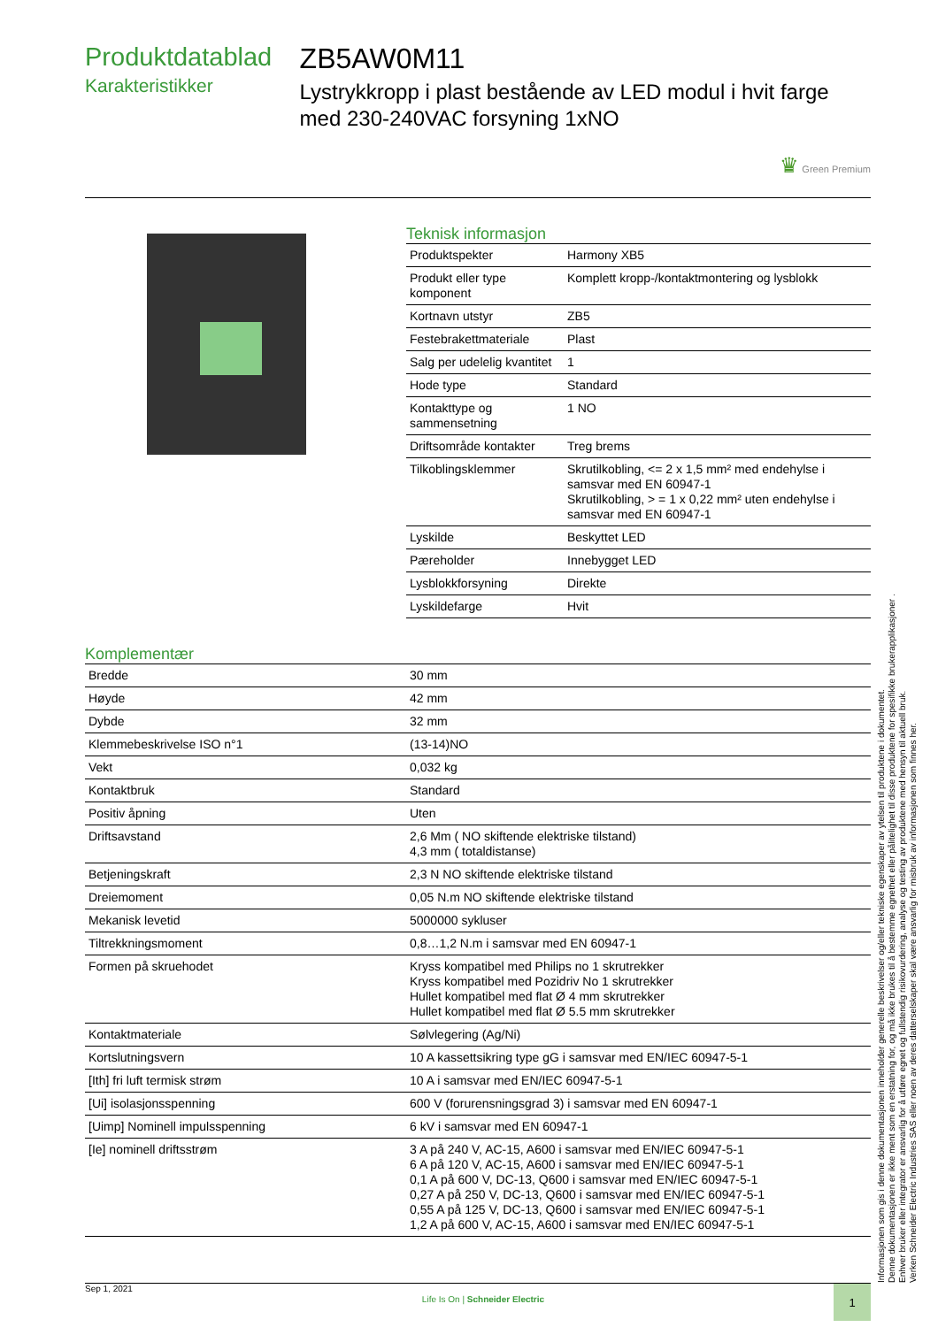Produktdatablad
Karakteristikker
ZB5AW0M11
Lystrykkropp i plast bestående av LED modul i hvit farge med 230-240VAC forsyning 1xNO
♛ Green Premium
Teknisk informasjon
| Produktspekter | Harmony XB5 |
| Produkt eller type komponent | Komplett kropp-/kontaktmontering og lysblokk |
| Kortnavn utstyr | ZB5 |
| Festebrakettmateriale | Plast |
| Salg per udelelig kvantitet | 1 |
| Hode type | Standard |
| Kontakttype og sammensetning | 1 NO |
| Driftsområde kontakter | Treg brems |
| Tilkoblingsklemmer | Skrutilkobling, <= 2 x 1,5 mm² med endehylse i samsvar med EN 60947-1 Skrutilkobling, > = 1 x 0,22 mm² uten endehylse i samsvar med EN 60947-1 |
| Lyskilde | Beskyttet LED |
| Pæreholder | Innebygget LED |
| Lysblokkforsyning | Direkte |
| Lyskildefarge | Hvit |
Komplementær
| Bredde | 30 mm |
| Høyde | 42 mm |
| Dybde | 32 mm |
| Klemmebeskrivelse ISO n°1 | (13-14)NO |
| Vekt | 0,032 kg |
| Kontaktbruk | Standard |
| Positiv åpning | Uten |
| Driftsavstand | 2,6 Mm ( NO skiftende elektriske tilstand) 4,3 mm ( totaldistanse) |
| Betjeningskraft | 2,3 N NO skiftende elektriske tilstand |
| Dreiemoment | 0,05 N.m NO skiftende elektriske tilstand |
| Mekanisk levetid | 5000000 sykluser |
| Tiltrekkningsmoment | 0,8…1,2 N.m i samsvar med EN 60947-1 |
| Formen på skruehodet | Kryss kompatibel med Philips no 1 skrutrekker Kryss kompatibel med Pozidriv No 1 skrutrekker Hullet kompatibel med flat Ø 4 mm skrutrekker Hullet kompatibel med flat Ø 5.5 mm skrutrekker |
| Kontaktmateriale | Sølvlegering (Ag/Ni) |
| Kortslutningsvern | 10 A kassettsikring type gG i samsvar med EN/IEC 60947-5-1 |
| [Ith] fri luft termisk strøm | 10 A i samsvar med EN/IEC 60947-5-1 |
| [Ui] isolasjonsspenning | 600 V (forurensningsgrad 3) i samsvar med EN 60947-1 |
| [Uimp] Nominell impulsspenning | 6 kV i samsvar med EN 60947-1 |
| [Ie] nominell driftsstrøm | 3 A på 240 V, AC-15, A600 i samsvar med EN/IEC 60947-5-1 6 A på 120 V, AC-15, A600 i samsvar med EN/IEC 60947-5-1 0,1 A på 600 V, DC-13, Q600 i samsvar med EN/IEC 60947-5-1 0,27 A på 250 V, DC-13, Q600 i samsvar med EN/IEC 60947-5-1 0,55 A på 125 V, DC-13, Q600 i samsvar med EN/IEC 60947-5-1 1,2 A på 600 V, AC-15, A600 i samsvar med EN/IEC 60947-5-1 |
Informasjonen som gis i denne dokumentasjonen inneholder generelle beskrivelser og/eller tekniske egenskaper av ytelsen til produktene i dokumentet.
Denne dokumentasjonen er ikke ment som en erstatning for, og må ikke brukes til å bestemme egnethet eller pålitelighet til disse produktene for spesifikke brukerapplikasjoner .
Enhver bruker eller integrator er ansvarlig for å utføre egnet og fullstendig risikovurdering, analyse og testing av produktene med hensyn til aktuell bruk.
Verken Schneider Electric Industries SAS eller noen av deres datterselskaper skal være ansvarlig for misbruk av informasjonen som finnes her.
Sep 1, 2021 Life Is On | Schneider Electric 1